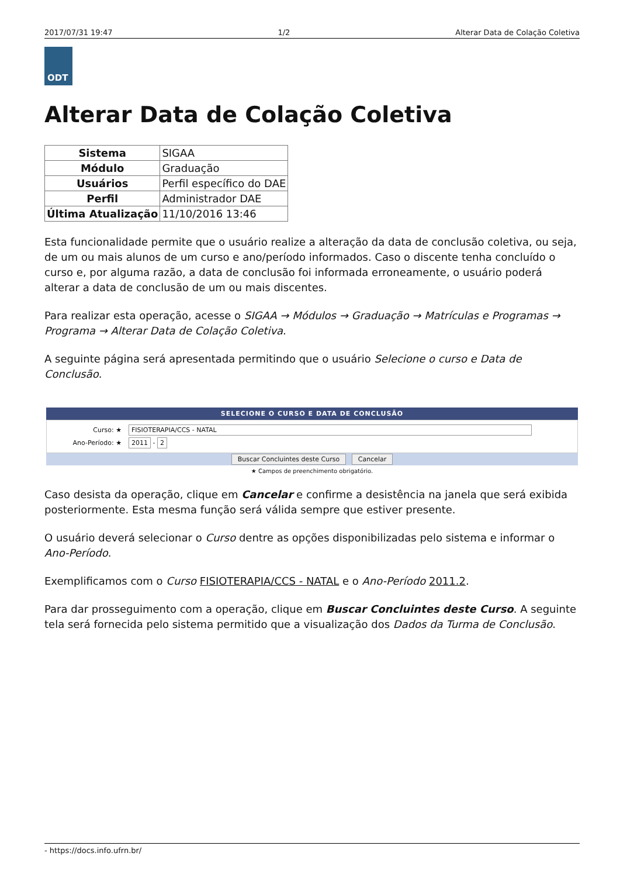2017/07/31 19:47 1/2 Alterar Data de Colação Coletiva
ODT
Alterar Data de Colação Coletiva
| Sistema | SIGAA |
| Módulo | Graduação |
| Usuários | Perfil específico do DAE |
| Perfil | Administrador DAE |
| Última Atualização | 11/10/2016 13:46 |
Esta funcionalidade permite que o usuário realize a alteração da data de conclusão coletiva, ou seja, de um ou mais alunos de um curso e ano/período informados. Caso o discente tenha concluído o curso e, por alguma razão, a data de conclusão foi informada erroneamente, o usuário poderá alterar a data de conclusão de um ou mais discentes.
Para realizar esta operação, acesse o SIGAA → Módulos → Graduação → Matrículas e Programas → Programa → Alterar Data de Colação Coletiva.
A seguinte página será apresentada permitindo que o usuário Selecione o curso e Data de Conclusão.
SELECIONE O CURSO E DATA DE CONCLUSÃO
Curso: ★ FISIOTERAPIA/CCS - NATAL
Ano-Período: ★ 2011 - 2
Buscar Concluintes deste Curso Cancelar
★ Campos de preenchimento obrigatório.
Caso desista da operação, clique em Cancelar e confirme a desistência na janela que será exibida posteriormente. Esta mesma função será válida sempre que estiver presente.
O usuário deverá selecionar o Curso dentre as opções disponibilizadas pelo sistema e informar o Ano-Período.
Exemplificamos com o Curso FISIOTERAPIA/CCS - NATAL e o Ano-Período 2011.2.
Para dar prosseguimento com a operação, clique em Buscar Concluintes deste Curso. A seguinte tela será fornecida pelo sistema permitido que a visualização dos Dados da Turma de Conclusão.
- https://docs.info.ufrn.br/